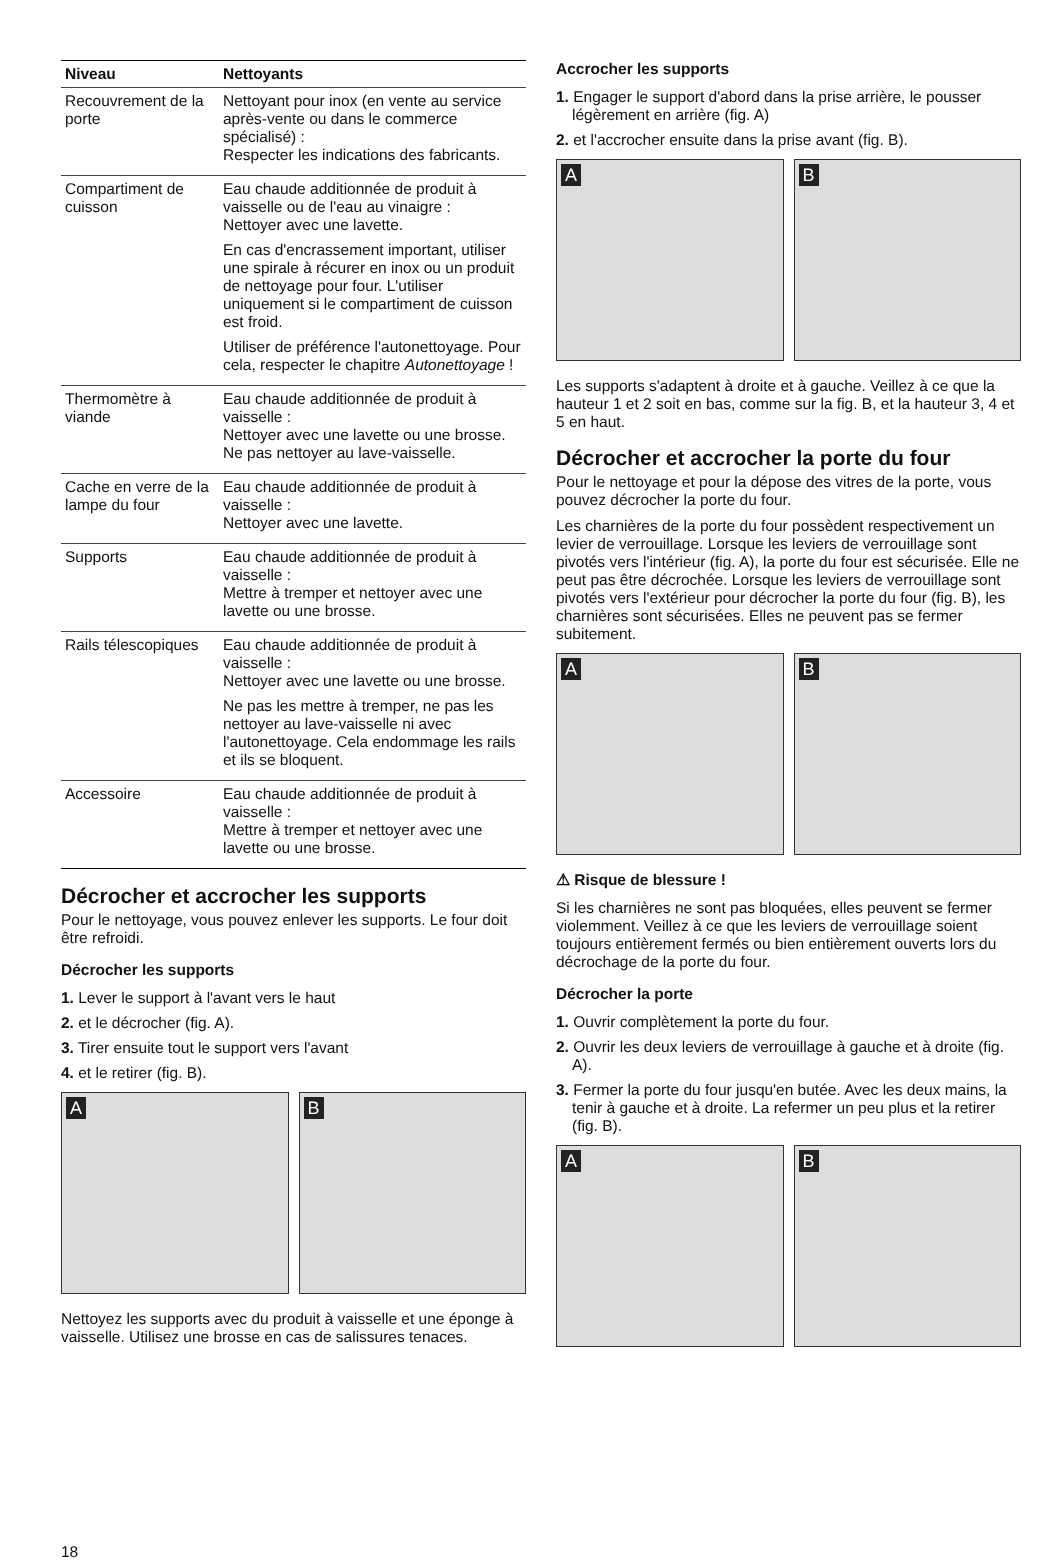| Niveau | Nettoyants |
| --- | --- |
| Recouvrement de la porte | Nettoyant pour inox (en vente au service après-vente ou dans le commerce spécialisé) : Respecter les indications des fabricants. |
| Compartiment de cuisson | Eau chaude additionnée de produit à vaisselle ou de l'eau au vinaigre : Nettoyer avec une lavette. En cas d'encrassement important, utiliser une spirale à récurer en inox ou un produit de nettoyage pour four. L'utiliser uniquement si le compartiment de cuisson est froid. Utiliser de préférence l'autonettoyage. Pour cela, respecter le chapitre Autonettoyage ! |
| Thermomètre à viande | Eau chaude additionnée de produit à vaisselle : Nettoyer avec une lavette ou une brosse. Ne pas nettoyer au lave-vaisselle. |
| Cache en verre de la lampe du four | Eau chaude additionnée de produit à vaisselle : Nettoyer avec une lavette. |
| Supports | Eau chaude additionnée de produit à vaisselle : Mettre à tremper et nettoyer avec une lavette ou une brosse. |
| Rails télescopiques | Eau chaude additionnée de produit à vaisselle : Nettoyer avec une lavette ou une brosse. Ne pas les mettre à tremper, ne pas les nettoyer au lave-vaisselle ni avec l'autonettoyage. Cela endommage les rails et ils se bloquent. |
| Accessoire | Eau chaude additionnée de produit à vaisselle : Mettre à tremper et nettoyer avec une lavette ou une brosse. |
Décrocher et accrocher les supports
Pour le nettoyage, vous pouvez enlever les supports. Le four doit être refroidi.
Décrocher les supports
1. Lever le support à l'avant vers le haut
2. et le décrocher (fig. A).
3. Tirer ensuite tout le support vers l'avant
4. et le retirer (fig. B).
A
B
Nettoyez les supports avec du produit à vaisselle et une éponge à vaisselle. Utilisez une brosse en cas de salissures tenaces.
Accrocher les supports
1. Engager le support d'abord dans la prise arrière, le pousser légèrement en arrière (fig. A)
2. et l'accrocher ensuite dans la prise avant (fig. B).
A
B
Les supports s'adaptent à droite et à gauche. Veillez à ce que la hauteur 1 et 2 soit en bas, comme sur la fig. B, et la hauteur 3, 4 et 5 en haut.
Décrocher et accrocher la porte du four
Pour le nettoyage et pour la dépose des vitres de la porte, vous pouvez décrocher la porte du four.
Les charnières de la porte du four possèdent respectivement un levier de verrouillage. Lorsque les leviers de verrouillage sont pivotés vers l'intérieur (fig. A), la porte du four est sécurisée. Elle ne peut pas être décrochée. Lorsque les leviers de verrouillage sont pivotés vers l'extérieur pour décrocher la porte du four (fig. B), les charnières sont sécurisées. Elles ne peuvent pas se fermer subitement.
A
B
⚠ Risque de blessure !
Si les charnières ne sont pas bloquées, elles peuvent se fermer violemment. Veillez à ce que les leviers de verrouillage soient toujours entièrement fermés ou bien entièrement ouverts lors du décrochage de la porte du four.
Décrocher la porte
1. Ouvrir complètement la porte du four.
2. Ouvrir les deux leviers de verrouillage à gauche et à droite (fig. A).
3. Fermer la porte du four jusqu'en butée. Avec les deux mains, la tenir à gauche et à droite. La refermer un peu plus et la retirer (fig. B).
A
B
18